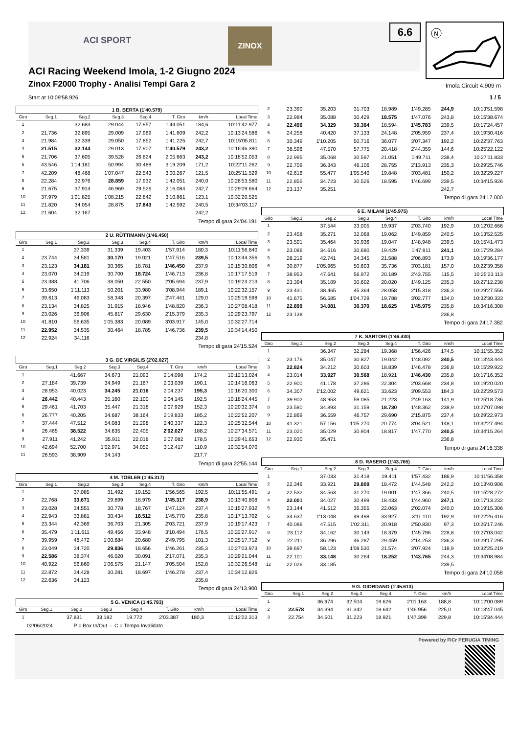ACI SPORT
ZINOX
ACI Racing Weekend Imola, 1-2 Giugno 2024
Zinox F2000 Trophy - Analisi Tempi Gara 2
Start at 10:09'58.926
6.6
N
Imola Circuit 4.909 m
1 / 5
1 B. BERTA (1'40.579)
| Giro | Seg.1 | Seg.2 | Seg.3 | Seg.4 | T. Giro | km/h | Local Time |
| --- | --- | --- | --- | --- | --- | --- | --- |
| 1 | | 32.683 | 29.044 | 17.957 | 1'44.051 | 184,6 | 10:11'42.977 |
| 2 | 21.736 | 32.895 | 29.009 | 17.969 | 1'41.609 | 242,2 | 10:13'24.586 |
| 3 | 21.984 | 32.339 | 29.050 | 17.852 | 1'41.225 | 242,7 | 10:15'05.811 |
| 4 | 21.515 | 32.144 | 29.013 | 17.907 | 1'40.579 | 243,2 | 10:16'46.390 |
| 5 | 21.706 | 37.605 | 39.528 | 26.824 | 2'05.663 | 243,2 | 10:18'52.053 |
| 6 | 43.546 | 1'14.181 | 50.994 | 30.488 | 3'19.209 | 171,2 | 10:22'11.262 |
| 7 | 42.209 | 48.468 | 1'07.047 | 22.543 | 3'00.267 | 121,5 | 10:25'11.529 |
| 8 | 22.284 | 32.976 | 28.859 | 17.932 | 1'42.051 | 240,0 | 10:26'53.580 |
| 9 | 21.675 | 37.914 | 46.969 | 29.526 | 2'16.084 | 242,7 | 10:29'09.664 |
| 10 | 37.979 | 1'01.825 | 1'08.215 | 22.842 | 3'10.861 | 123,1 | 10:32'20.525 |
| 11 | 21.820 | 34.054 | 28.875 | 17.843 | 1'42.592 | 240,5 | 10:34'03.117 |
| 12 | 21.604 | 32.167 | | | | 242,2 | |
Tempo di gara 24'04.191
2 U. RÜTTIMANN (1'46.450)
| Giro | Seg.1 | Seg.2 | Seg.3 | Seg.4 | T. Giro | km/h | Local Time |
| --- | --- | --- | --- | --- | --- | --- | --- |
| 1 | | 37.339 | 31.339 | 19.403 | 1'57.914 | 180,3 | 10:11'56.840 |
| 2 | 23.744 | 34.581 | 30.170 | 19.021 | 1'47.516 | 239,5 | 10:13'44.356 |
| 3 | 23.123 | 34.181 | 30.365 | 18.781 | 1'46.450 | 237,9 | 10:15'30.806 |
| 4 | 23.070 | 34.219 | 30.700 | 18.724 | 1'46.713 | 236,8 | 10:17'17.519 |
| 5 | 23.388 | 41.706 | 38.050 | 22.550 | 2'05.694 | 237,9 | 10:19'23.213 |
| 6 | 33.650 | 1'11.113 | 50.201 | 33.980 | 3'08.944 | 189,1 | 10:22'32.157 |
| 7 | 39.613 | 49.083 | 58.348 | 20.397 | 2'47.441 | 129,0 | 10:25'19.598 |
| 8 | 23.134 | 34.825 | 31.915 | 18.946 | 1'48.820 | 236,3 | 10:27'08.418 |
| 9 | 23.026 | 36.906 | 45.817 | 29.630 | 2'15.379 | 235,3 | 10:29'23.797 |
| 10 | 41.810 | 56.635 | 1'05.383 | 20.089 | 3'03.917 | 145,0 | 10:32'27.714 |
| 11 | 22.952 | 34.535 | 30.464 | 18.785 | 1'46.736 | 239,5 | 10:34'14.450 |
| 12 | 22.924 | 34.116 | | | | 234,8 | |
Tempo di gara 24'15.524
3 G. DE VIRGILIS (2'02.027)
| Giro | Seg.1 | Seg.2 | Seg.3 | Seg.4 | T. Giro | km/h | Local Time |
| --- | --- | --- | --- | --- | --- | --- | --- |
| 1 | | 41.667 | 34.673 | 21.093 | 2'14.098 | 174,2 | 10:12'13.024 |
| 2 | 27.184 | 39.739 | 34.949 | 21.167 | 2'03.039 | 190,1 | 10:14'16.063 |
| 3 | 28.953 | 40.023 | 34.245 | 21.016 | 2'04.237 | 195,3 | 10:16'20.300 |
| 4 | 26.442 | 40.443 | 35.160 | 22.100 | 2'04.145 | 192,5 | 10:18'24.445 |
| 5 | 29.461 | 41.703 | 35.447 | 21.318 | 2'07.929 | 152,3 | 10:20'32.374 |
| 6 | 26.777 | 40.205 | 34.687 | 38.164 | 2'19.833 | 185,2 | 10:22'52.207 |
| 7 | 37.444 | 47.512 | 54.083 | 21.298 | 2'40.337 | 122,3 | 10:25'32.544 |
| 8 | 26.465 | 38.522 | 34.635 | 22.405 | 2'02.027 | 188,2 | 10:27'34.571 |
| 9 | 27.911 | 41.242 | 35.911 | 22.018 | 2'07.082 | 178,5 | 10:29'41.653 |
| 10 | 42.694 | 52.700 | 1'02.971 | 34.052 | 3'12.417 | 110,9 | 10:32'54.070 |
| 11 | 26.593 | 38.909 | 34.143 | | | 217,7 | |
Tempo di gara 22'55.144
4 M. TOBLER (1'45.317)
| Giro | Seg.1 | Seg.2 | Seg.3 | Seg.4 | T. Giro | km/h | Local Time |
| --- | --- | --- | --- | --- | --- | --- | --- |
| 1 | | 37.085 | 31.492 | 19.152 | 1'56.565 | 192,5 | 10:11'55.491 |
| 2 | 22.768 | 33.671 | 29.899 | 18.979 | 1'45.317 | 238,9 | 10:13'40.808 |
| 3 | 23.028 | 34.551 | 30.778 | 18.767 | 1'47.124 | 237,4 | 10:15'27.932 |
| 4 | 22.943 | 33.881 | 30.434 | 18.512 | 1'45.770 | 235,8 | 10:17'13.702 |
| 5 | 23.344 | 42.369 | 36.703 | 21.305 | 2'03.721 | 237,9 | 10:19'17.423 |
| 6 | 35.479 | 1'11.611 | 49.456 | 33.948 | 3'10.494 | 176,5 | 10:22'27.917 |
| 7 | 39.959 | 48.472 | 1'00.684 | 20.680 | 2'49.795 | 101,3 | 10:25'17.712 |
| 8 | 23.049 | 34.720 | 29.836 | 18.656 | 1'46.261 | 235,3 | 10:27'03.973 |
| 9 | 22.586 | 38.374 | 46.020 | 30.091 | 2'17.071 | 235,3 | 10:29'21.044 |
| 10 | 40.922 | 56.860 | 1'06.575 | 21.147 | 3'05.504 | 152,8 | 10:32'26.548 |
| 11 | 22.872 | 34.428 | 30.281 | 18.697 | 1'46.278 | 237,4 | 10:34'12.826 |
| 12 | 22.636 | 34.123 | | | | 235,8 | |
Tempo di gara 24'13.900
5 G. VENICA (1'45.783)
| Giro | Seg.1 | Seg.2 | Seg.3 | Seg.4 | T. Giro | km/h | Local Time |
| --- | --- | --- | --- | --- | --- | --- | --- |
| 1 | | 37.831 | 33.182 | 19.772 | 2'03.387 | 180,3 | 10:12'02.313 |
| 2 | 23.390 | 35.203 | 31.703 | 18.989 | 1'49.285 | 244,9 | 10:13'51.598 |
| 3 | 22.984 | 35.088 | 30.429 | 18.575 | 1'47.076 | 243,8 | 10:15'38.674 |
| 4 | 22.496 | 34.329 | 30.364 | 18.594 | 1'45.783 | 239,5 | 10:17'24.457 |
| 5 | 24.258 | 40.420 | 37.133 | 24.148 | 2'05.959 | 237,4 | 10:19'30.416 |
| 6 | 30.349 | 1'10.205 | 50.716 | 36.077 | 3'07.347 | 192,2 | 10:22'37.763 |
| 7 | 38.596 | 47.570 | 57.775 | 20.418 | 2'44.359 | 144,6 | 10:25'22.122 |
| 8 | 22.995 | 35.068 | 30.597 | 21.051 | 1'49.711 | 238,4 | 10:27'11.833 |
| 9 | 22.709 | 36.343 | 46.106 | 28.755 | 2'13.913 | 235,3 | 10:29'25.746 |
| 10 | 42.616 | 55.477 | 1'05.540 | 19.848 | 3'03.481 | 150,2 | 10:32'29.227 |
| 11 | 22.855 | 34.723 | 30.526 | 18.595 | 1'46.699 | 239,5 | 10:34'15.926 |
| 12 | 23.137 | 35.251 | | | | 242,7 | |
Tempo di gara 24'17.000
6 E. MILANI (1'45.975)
| Giro | Seg.1 | Seg.2 | Seg.3 | Seg.4 | T. Giro | km/h | Local Time |
| --- | --- | --- | --- | --- | --- | --- | --- |
| 1 | | 37.544 | 33.005 | 19.937 | 2'03.740 | 192,9 | 10:12'02.666 |
| 2 | 23.458 | 35.271 | 32.068 | 19.062 | 1'49.859 | 240,5 | 10:13'52.525 |
| 3 | 23.501 | 35.464 | 30.936 | 19.047 | 1'48.948 | 239,5 | 10:15'41.473 |
| 4 | 23.086 | 34.616 | 30.680 | 19.429 | 1'47.811 | 241,1 | 10:17'29.284 |
| 5 | 28.219 | 42.741 | 34.345 | 21.588 | 2'06.893 | 173,9 | 10:19'36.177 |
| 6 | 30.877 | 1'05.965 | 50.603 | 35.736 | 3'03.181 | 157,0 | 10:22'39.358 |
| 7 | 38.953 | 47.641 | 56.972 | 20.189 | 2'43.755 | 115,5 | 10:25'23.113 |
| 8 | 23.394 | 35.109 | 30.602 | 20.020 | 1'49.125 | 235,3 | 10:27'12.238 |
| 9 | 23.431 | 38.465 | 45.364 | 28.058 | 2'15.318 | 236,3 | 10:29'27.556 |
| 10 | 41.675 | 56.585 | 1'04.729 | 19.788 | 3'02.777 | 134,0 | 10:32'30.333 |
| 11 | 22.899 | 34.081 | 30.370 | 18.625 | 1'45.975 | 235,8 | 10:34'16.308 |
| 12 | 23.138 | | | | | 236,8 | |
Tempo di gara 24'17.382
7 K. SARTORI (1'46.430)
| Giro | Seg.1 | Seg.2 | Seg.3 | Seg.4 | T. Giro | km/h | Local Time |
| --- | --- | --- | --- | --- | --- | --- | --- |
| 1 | | 36.347 | 32.284 | 19.368 | 1'56.426 | 174,5 | 10:11'55.352 |
| 2 | 23.176 | 35.047 | 30.827 | 19.042 | 1'48.092 | 240,5 | 10:13'43.444 |
| 3 | 22.824 | 34.212 | 30.603 | 18.839 | 1'46.478 | 236,8 | 10:15'29.922 |
| 4 | 23.014 | 33.927 | 30.568 | 18.921 | 1'46.430 | 235,8 | 10:17'16.352 |
| 5 | 22.900 | 41.178 | 37.286 | 22.304 | 2'03.668 | 234,8 | 10:19'20.020 |
| 6 | 34.307 | 1'12.002 | 49.621 | 33.623 | 3'09.553 | 184,3 | 10:22'29.573 |
| 7 | 39.902 | 48.953 | 59.085 | 21.223 | 2'49.163 | 141,9 | 10:25'18.736 |
| 8 | 23.580 | 34.893 | 31.159 | 18.730 | 1'48.362 | 238,9 | 10:27'07.098 |
| 9 | 22.869 | 36.559 | 46.757 | 29.690 | 2'15.875 | 237,4 | 10:29'22.973 |
| 10 | 41.321 | 57.156 | 1'05.270 | 20.774 | 3'04.521 | 148,1 | 10:32'27.494 |
| 11 | 23.020 | 35.029 | 30.904 | 18.817 | 1'47.770 | 240,5 | 10:34'15.264 |
| 12 | 22.930 | 35.471 | | | | 236,8 | |
Tempo di gara 24'16.338
8 D. RASERO (1'43.765)
| Giro | Seg.1 | Seg.2 | Seg.3 | Seg.4 | T. Giro | km/h | Local Time |
| --- | --- | --- | --- | --- | --- | --- | --- |
| 1 | | 37.033 | 31.418 | 19.411 | 1'57.432 | 186,9 | 10:11'56.358 |
| 2 | 22.346 | 33.921 | 29.809 | 18.472 | 1'44.548 | 242,2 | 10:13'40.906 |
| 3 | 22.532 | 34.563 | 31.270 | 19.001 | 1'47.366 | 240,5 | 10:15'28.272 |
| 4 | 22.001 | 34.027 | 30.499 | 18.433 | 1'44.960 | 247,1 | 10:17'13.232 |
| 5 | 23.144 | 41.512 | 35.355 | 22.063 | 2'02.074 | 240,0 | 10:19'15.306 |
| 6 | 34.637 | 1'13.048 | 49.498 | 33.927 | 3'11.110 | 192,9 | 10:22'26.416 |
| 7 | 40.086 | 47.515 | 1'02.311 | 20.918 | 2'50.830 | 97,3 | 10:25'17.246 |
| 8 | 23.112 | 34.162 | 30.143 | 18.379 | 1'45.796 | 228,8 | 10:27'03.042 |
| 9 | 22.211 | 36.296 | 46.287 | 29.459 | 2'14.253 | 236,3 | 10:29'17.295 |
| 10 | 39.697 | 58.123 | 1'08.530 | 21.574 | 3'07.924 | 118,9 | 10:32'25.219 |
| 11 | 22.101 | 33.148 | 30.264 | 18.252 | 1'43.765 | 244,3 | 10:34'08.984 |
| 12 | 22.026 | 33.185 | | | | 239,5 | |
Tempo di gara 24'10.058
9 G. GIORDANO (1'45.613)
| Giro | Seg.1 | Seg.2 | Seg.3 | Seg.4 | T. Giro | km/h | Local Time |
| --- | --- | --- | --- | --- | --- | --- | --- |
| 1 | | 36.974 | 32.504 | 19.626 | 2'01.163 | 188,8 | 10:12'00.089 |
| 2 | 22.578 | 34.394 | 31.342 | 18.642 | 1'46.956 | 225,0 | 10:13'47.045 |
| 3 | 22.754 | 34.501 | 31.223 | 18.921 | 1'47.399 | 229,8 | 10:15'34.444 |
02/06/2024 P = Box In/Out - C = Tempo Invalidato
Powered by FICr PERUGIA TIMING